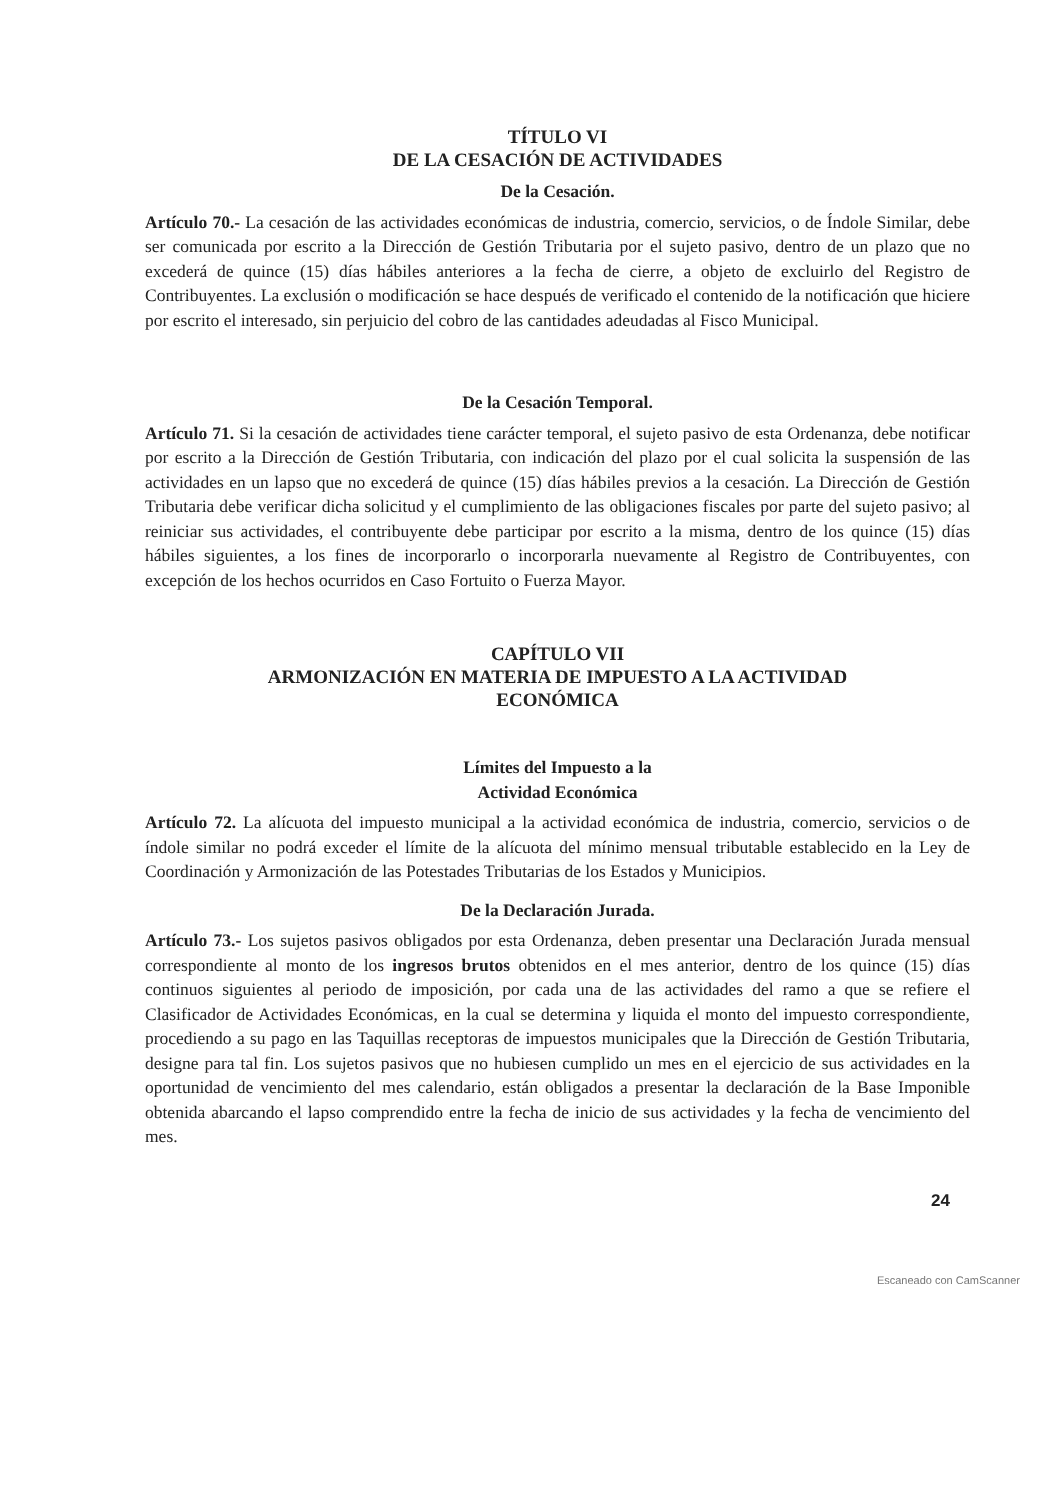TÍTULO VI
DE LA CESACIÓN DE ACTIVIDADES
De la Cesación.
Artículo 70.- La cesación de las actividades económicas de industria, comercio, servicios, o de Índole Similar, debe ser comunicada por escrito a la Dirección de Gestión Tributaria por el sujeto pasivo, dentro de un plazo que no excederá de quince (15) días hábiles anteriores a la fecha de cierre, a objeto de excluirlo del Registro de Contribuyentes. La exclusión o modificación se hace después de verificado el contenido de la notificación que hiciere por escrito el interesado, sin perjuicio del cobro de las cantidades adeudadas al Fisco Municipal.
De la Cesación Temporal.
Artículo 71. Si la cesación de actividades tiene carácter temporal, el sujeto pasivo de esta Ordenanza, debe notificar por escrito a la Dirección de Gestión Tributaria, con indicación del plazo por el cual solicita la suspensión de las actividades en un lapso que no excederá de quince (15) días hábiles previos a la cesación. La Dirección de Gestión Tributaria debe verificar dicha solicitud y el cumplimiento de las obligaciones fiscales por parte del sujeto pasivo; al reiniciar sus actividades, el contribuyente debe participar por escrito a la misma, dentro de los quince (15) días hábiles siguientes, a los fines de incorporarlo o incorporarla nuevamente al Registro de Contribuyentes, con excepción de los hechos ocurridos en Caso Fortuito o Fuerza Mayor.
CAPÍTULO VII
ARMONIZACIÓN EN MATERIA DE IMPUESTO A LA ACTIVIDAD
ECONÓMICA
Límites del Impuesto a la
Actividad Económica
Artículo 72. La alícuota del impuesto municipal a la actividad económica de industria, comercio, servicios o de índole similar no podrá exceder el límite de la alícuota del mínimo mensual tributable establecido en la Ley de Coordinación y Armonización de las Potestades Tributarias de los Estados y Municipios.
De la Declaración Jurada.
Artículo 73.- Los sujetos pasivos obligados por esta Ordenanza, deben presentar una Declaración Jurada mensual correspondiente al monto de los ingresos brutos obtenidos en el mes anterior, dentro de los quince (15) días continuos siguientes al periodo de imposición, por cada una de las actividades del ramo a que se refiere el Clasificador de Actividades Económicas, en la cual se determina y liquida el monto del impuesto correspondiente, procediendo a su pago en las Taquillas receptoras de impuestos municipales que la Dirección de Gestión Tributaria, designe para tal fin. Los sujetos pasivos que no hubiesen cumplido un mes en el ejercicio de sus actividades en la oportunidad de vencimiento del mes calendario, están obligados a presentar la declaración de la Base Imponible obtenida abarcando el lapso comprendido entre la fecha de inicio de sus actividades y la fecha de vencimiento del mes.
24
Escaneado con CamScanner